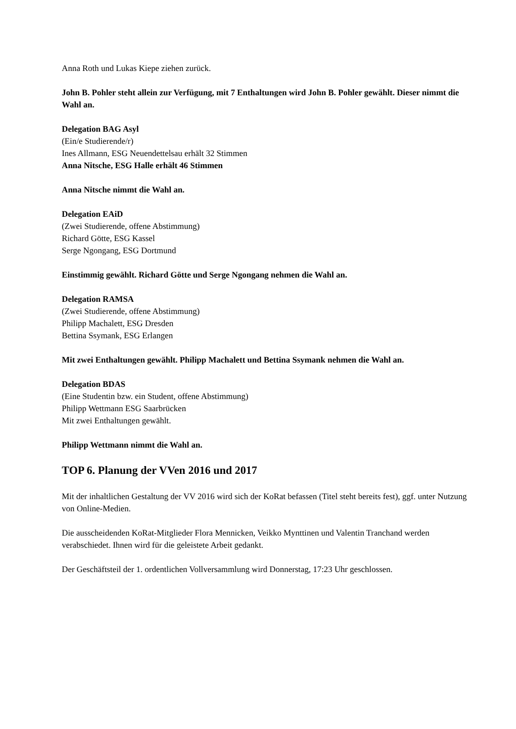Anna Roth und Lukas Kiepe ziehen zurück.
John B. Pohler steht allein zur Verfügung, mit 7 Enthaltungen wird John B. Pohler gewählt. Dieser nimmt die Wahl an.
Delegation BAG Asyl
(Ein/e Studierende/r)
Ines Allmann, ESG Neuendettelsau erhält 32 Stimmen
Anna Nitsche, ESG Halle erhält 46 Stimmen
Anna Nitsche nimmt die Wahl an.
Delegation EAiD
(Zwei Studierende, offene Abstimmung)
Richard Götte, ESG Kassel
Serge Ngongang, ESG Dortmund
Einstimmig gewählt. Richard Götte und Serge Ngongang nehmen die Wahl an.
Delegation RAMSA
(Zwei Studierende, offene Abstimmung)
Philipp Machalett, ESG Dresden
Bettina Ssymank, ESG Erlangen
Mit zwei Enthaltungen gewählt. Philipp Machalett und Bettina Ssymank nehmen die Wahl an.
Delegation BDAS
(Eine Studentin bzw. ein Student, offene Abstimmung)
Philipp Wettmann ESG Saarbrücken
Mit zwei Enthaltungen gewählt.
Philipp Wettmann nimmt die Wahl an.
TOP 6. Planung der VVen 2016 und 2017
Mit der inhaltlichen Gestaltung der VV 2016 wird sich der KoRat befassen (Titel steht bereits fest), ggf. unter Nutzung von Online-Medien.
Die ausscheidenden KoRat-Mitglieder Flora Mennicken, Veikko Mynttinen und Valentin Tranchand werden verabschiedet. Ihnen wird für die geleistete Arbeit gedankt.
Der Geschäftsteil der 1. ordentlichen Vollversammlung wird Donnerstag, 17:23 Uhr geschlossen.